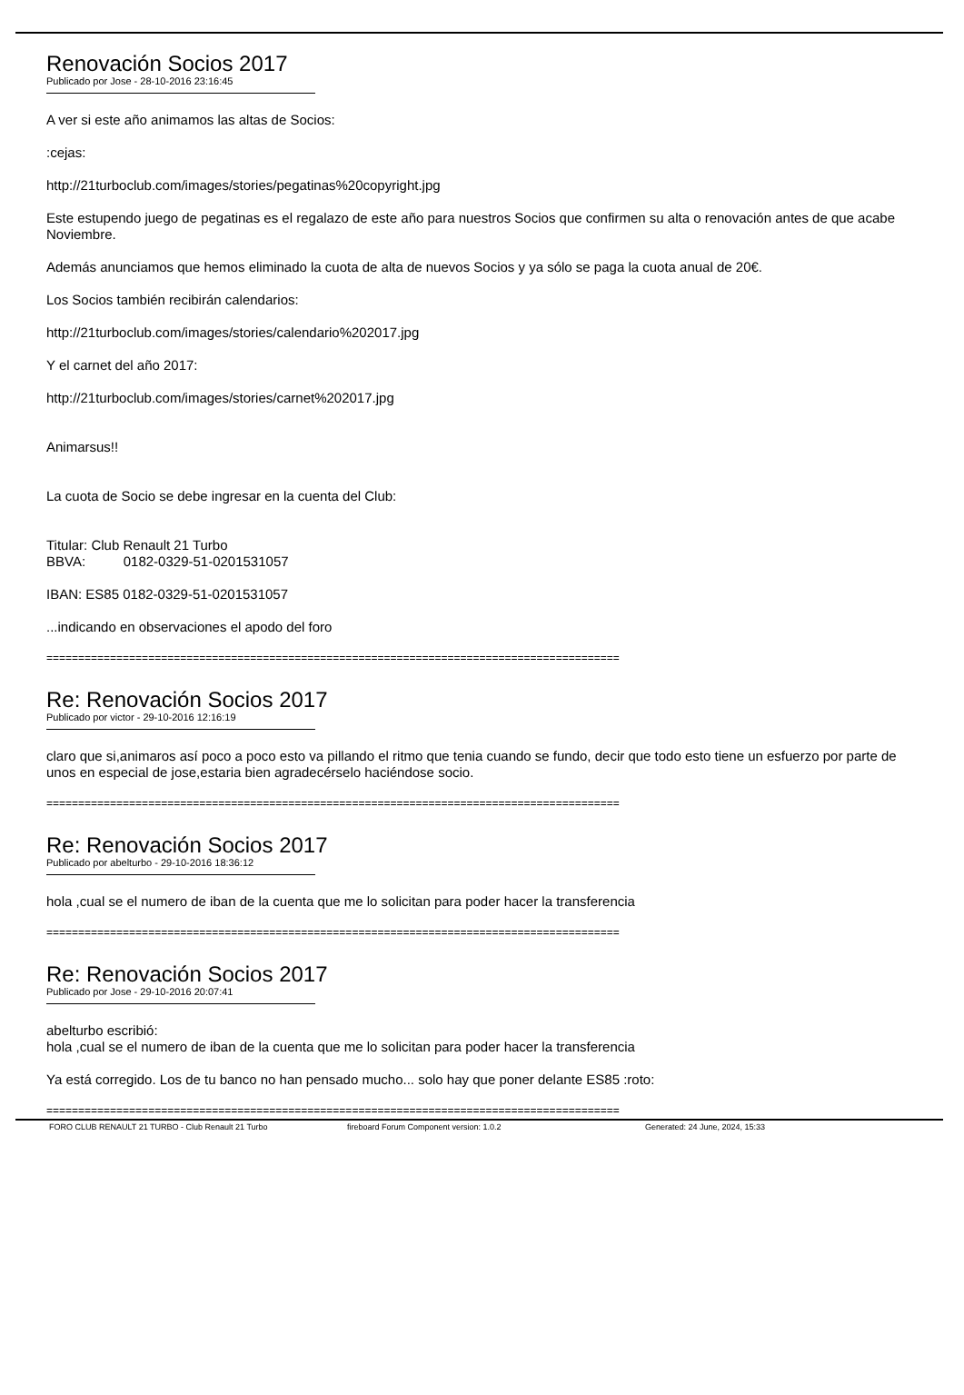Renovación Socios 2017
Publicado por Jose - 28-10-2016 23:16:45
A ver si este año animamos las altas de Socios:
:cejas:
http://21turboclub.com/images/stories/pegatinas%20copyright.jpg
Este estupendo juego de pegatinas es el regalazo de este año para nuestros Socios que confirmen su alta o renovación antes de que acabe Noviembre.
Además anunciamos que hemos eliminado la cuota de alta de nuevos Socios y ya sólo se paga la cuota anual de 20€.
Los Socios también recibirán calendarios:
http://21turboclub.com/images/stories/calendario%202017.jpg
Y el carnet del año 2017:
http://21turboclub.com/images/stories/carnet%202017.jpg
Animarsus!!
La cuota de Socio se debe ingresar en la cuenta del Club:
Titular: Club Renault 21 Turbo
BBVA: 0182-0329-51-0201531057
IBAN: ES85 0182-0329-51-0201531057
...indicando en observaciones el apodo del foro
==========================================================================================
Re: Renovación Socios 2017
Publicado por victor - 29-10-2016 12:16:19
claro que si,animaros así poco a poco esto va pillando el ritmo que tenia cuando se fundo, decir que todo esto tiene un esfuerzo por parte de unos en especial de jose,estaria bien agradecérselo haciéndose socio.
==========================================================================================
Re: Renovación Socios 2017
Publicado por abelturbo - 29-10-2016 18:36:12
hola ,cual se el numero de iban de la cuenta que me lo solicitan para poder hacer la transferencia
==========================================================================================
Re: Renovación Socios 2017
Publicado por Jose - 29-10-2016 20:07:41
abelturbo escribió:
hola ,cual se el numero de iban de la cuenta que me lo solicitan para poder hacer la transferencia
Ya está corregido. Los de tu banco no han pensado mucho... solo hay que poner delante ES85 :roto:
==========================================================================================
FORO CLUB RENAULT 21 TURBO - Club Renault 21 Turbo fireboard Forum Component version: 1.0.2 Generated: 24 June, 2024, 15:33